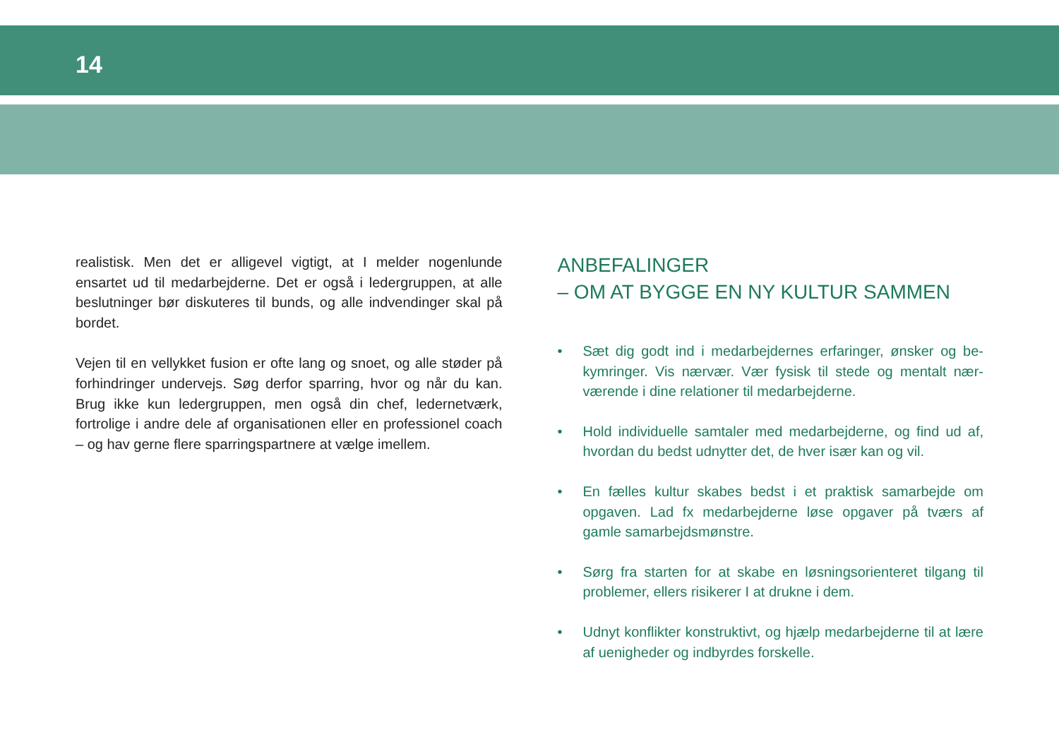14
realistisk. Men det er alligevel vigtigt, at I melder nogenlunde ensartet ud til medarbejderne. Det er også i ledergruppen, at alle beslutninger bør diskuteres til bunds, og alle indvendinger skal på bordet.
Vejen til en vellykket fusion er ofte lang og snoet, og alle støder på forhindringer undervejs. Søg derfor sparring, hvor og når du kan. Brug ikke kun ledergruppen, men også din chef, ledernet­værk, fortrolige i andre dele af organisationen eller en profes­sionel coach – og hav gerne flere sparringspartnere at vælge imellem.
ANBEFALINGER
– OM AT BYGGE EN NY KULTUR SAMMEN
• Sæt dig godt ind i medarbejdernes erfaringer, ønsker og be­kymringer. Vis nærvær. Vær fysisk til stede og mentalt nær­værende i dine relationer til medarbejderne.
• Hold individuelle samtaler med medarbejderne, og find ud af, hvordan du bedst udnytter det, de hver især kan og vil.
• En fælles kultur skabes bedst i et praktisk samarbejde om opgaven. Lad fx medarbejderne løse opgaver på tværs af gamle samarbejdsmønstre.
• Sørg fra starten for at skabe en løsningsorienteret tilgang til problemer, ellers risikerer I at drukne i dem.
• Udnyt konflikter konstruktivt, og hjælp medarbejderne til at lære af uenigheder og indbyrdes forskelle.